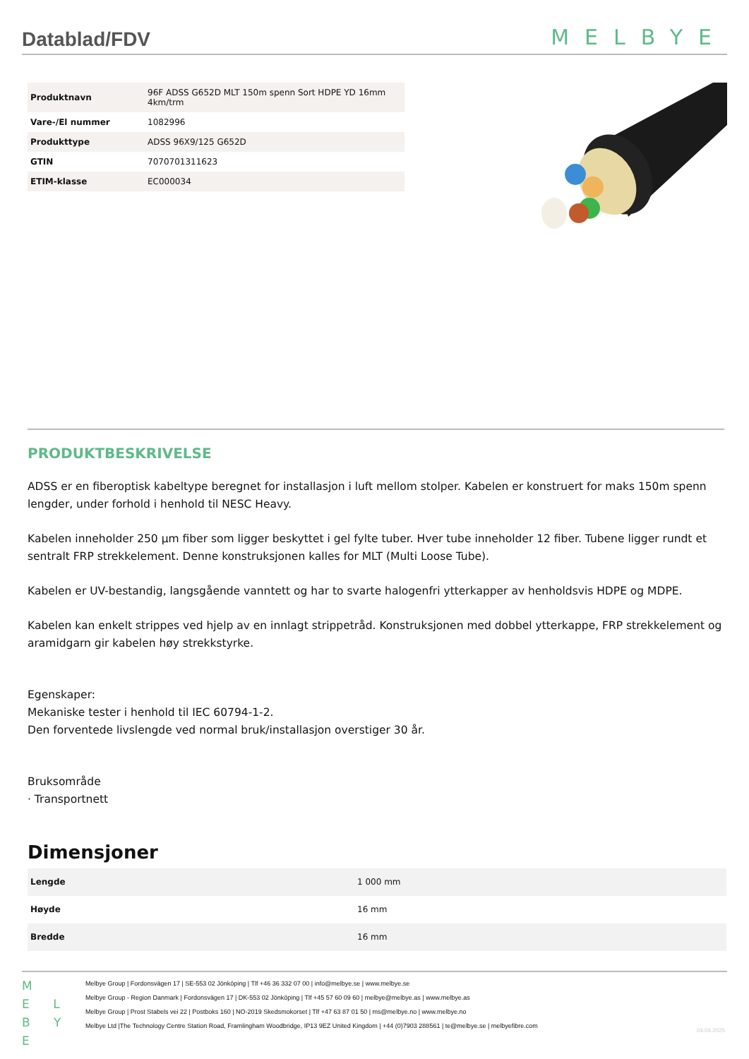Datablad/FDV
MELBYE
| Produktnavn | 96F ADSS G652D MLT 150m spenn Sort HDPE YD 16mm 4km/trm |
| Vare-/El nummer | 1082996 |
| Produkttype | ADSS 96X9/125 G652D |
| GTIN | 7070701311623 |
| ETIM-klasse | EC000034 |
PRODUKTBESKRIVELSE
ADSS er en fiberoptisk kabeltype beregnet for installasjon i luft mellom stolper. Kabelen er konstruert for maks 150m spenn lengder, under forhold i henhold til NESC Heavy.
Kabelen inneholder 250 µm fiber som ligger beskyttet i gel fylte tuber. Hver tube inneholder 12 fiber. Tubene ligger rundt et sentralt FRP strekkelement. Denne konstruksjonen kalles for MLT (Multi Loose Tube).
Kabelen er UV-bestandig, langsgående vanntett og har to svarte halogenfri ytterkapper av henholdsvis HDPE og MDPE.
Kabelen kan enkelt strippes ved hjelp av en innlagt strippetråd. Konstruksjonen med dobbel ytterkappe, FRP strekkelement og aramidgarn gir kabelen høy strekkstyrke.
Egenskaper:
Mekaniske tester i henhold til IEC 60794-1-2.
Den forventede livslengde ved normal bruk/installasjon overstiger 30 år.
Bruksområde
· Transportnett
Dimensjoner
| Lengde | 1 000 mm |
| Høyde | 16 mm |
| Bredde | 16 mm |
M
E L
B Y E
Melbye Group | Fordonsvägen 17 | SE-553 02 Jönköping | Tlf +46 36 332 07 00 | info@melbye.se | www.melbye.se
Melbye Group - Region Danmark | Fordonsvägen 17 | DK-553 02 Jönköping | Tlf +45 57 60 09 60 | melbye@melbye.as | www.melbye.as
Melbye Group | Prost Stabels vei 22 | Postboks 160 | NO-2019 Skedsmokorset | Tlf +47 63 87 01 50 | ms@melbye.no | www.melbye.no
Melbye Ltd |The Technology Centre Station Road, Framlingham Woodbridge, IP13 9EZ United Kingdom | +44 (0)7903 288561 | te@melbye.se | melbyefibre.com
04.04.2025